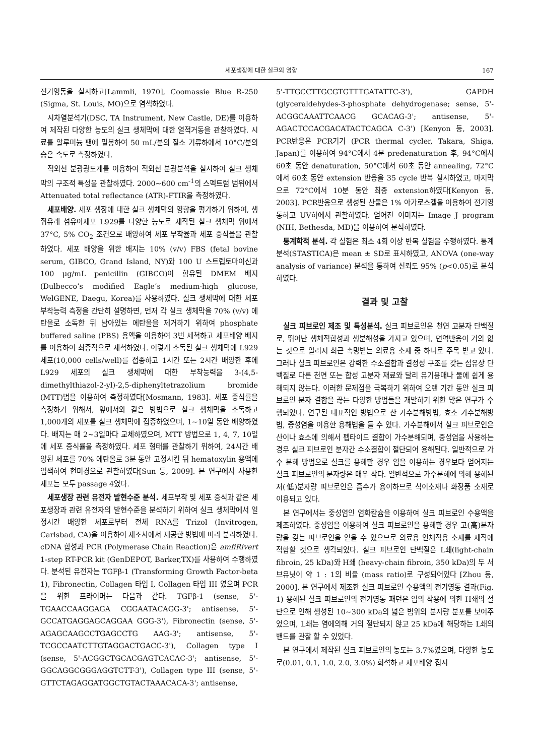세포생장에 대한 실크의 영향 167
전기영동을 실시하고[Lammli, 1970], Coomassie Blue R-250 (Sigma, St. Louis, MO)으로 염색하였다.
시차열분석기(DSC, TA Instrument, New Castle, DE)를 이용하여 제작된 다양한 농도의 실크 생체막에 대한 열적거동을 관찰하였다. 시료를 알루미늄 팬에 밀봉하여 50 mL/분의 질소 기류하에서 10°C/분의 승온 속도로 측정하였다.
적외선 분광광도계를 이용하여 적외선 분광분석을 실시하여 실크 생체막의 구조적 특성을 관찰하였다. 2000~600 cm<sup>-1</sup>의 스펙트럼 범위에서 Attenuated total reflectance (ATR)-FTIR을 측정하였다.
세포배양. 세포 생장에 대한 실크 생체막의 영향을 평가하기 위하여, 생쥐유래 섬유아세포 L929를 다양한 농도로 제작된 실크 생체막 위에서 37°C, 5% CO<sub>2</sub> 조건으로 배양하여 세포 부착율과 세포 증식율을 관찰하였다. 세포 배양을 위한 배지는 10% (v/v) FBS (fetal bovine serum, GIBCO, Grand Island, NY)와 100 U 스트렙토마이신과 100 μg/mL penicillin (GIBCO)이 함유된 DMEM 배지(Dulbecco’s modified Eagle’s medium-high glucose, WelGENE, Daegu, Korea)를 사용하였다. 실크 생체막에 대한 세포 부착능력 측정을 간단히 설명하면, 먼저 각 실크 생체막을 70% (v/v) 에탄올로 소독한 뒤 남아있는 에탄올을 제거하기 위하여 phosphate buffered saline (PBS) 용액을 이용하여 3번 세척하고 세포배양 배지를 이용하여 최종적으로 세척하였다. 이렇게 소독된 실크 생체막에 L929 세포(10,000 cells/well)를 접종하고 1시간 또는 2시간 배양한 후에 L929 세포의 실크 생체막에 대한 부착능력을 3-(4,5-dimethylthiazol-2-yl)-2,5-diphenyltetrazolium bromide (MTT)법을 이용하여 측정하였다[Mosmann, 1983]. 세포 증식률을 측정하기 위해서, 앞에서와 같은 방법으로 실크 생체막을 소독하고 1,000개의 세포를 실크 생체막에 접종하였으며, 1~10일 동안 배양하였다. 배지는 매 2~3일마다 교체하였으며, MTT 방법으로 1, 4, 7, 10일에 세포 증식률을 측정하였다. 세포 형태를 관찰하기 위하여, 24시간 배양된 세포를 70% 에탄올로 3분 동안 고정시킨 뒤 hematoxylin 용액에 염색하여 현미경으로 관찰하였다[Sun 등, 2009]. 본 연구에서 사용한 세포는 모두 passage 4였다.
세포생장 관련 유전자 발현수준 분석. 세포부착 및 세포 증식과 같은 세포생장과 관련 유전자의 발현수준을 분석하기 위하여 실크 생체막에서 일정시간 배양한 세포로부터 전체 RNA를 Trizol (Invitrogen, Carlsbad, CA)을 이용하여 제조사에서 제공한 방법에 따라 분리하였다. cDNA 합성과 PCR (Polymerase Chain Reaction)은 amfiRivert 1-step RT-PCR kit (GenDEPOT, Barker,TX)를 사용하여 수행하였다. 분석된 유전자는 TGFβ-1 (Transforming Growth Factor-beta 1), Fibronectin, Collagen 타입 I, Collagen 타입 III 였으며 PCR을 위한 프라이머는 다음과 같다. TGFβ-1 (sense, 5'-TGAACCAAGGAGA CGGAATACAGG-3'; antisense, 5'-GCCATGAGGAGCAGGAA GGG-3'), Fibronectin (sense, 5'-AGAGCAAGCCTGAGCCTG AAG-3'; antisense, 5'-TCGCCAATCTTGTAGGACTGACC-3'), Collagen type I (sense, 5'-ACGGCTGCACGAGTCACAC-3'; antisense, 5'-GGCAGGCGGGAGGTCTT-3'), Collagen type III (sense, 5'-GTTCTAGAGGATGGCTGTACTAAACACA-3'; antisense,
5'-TTGCCTTGCGTGTTTGATATTC-3'), GAPDH (glyceraldehydes-3-phosphate dehydrogenase; sense, 5'-ACGGCAAATTCAACG GCACAG-3'; antisense, 5'-AGACTCCACGACATACTCAGCA C-3') [Kenyon 등, 2003]. PCR반응은 PCR기기 (PCR thermal cycler, Takara, Shiga, Japan)를 이용하여 94°C에서 4분 predenaturation 후, 94°C에서 60초 동안 denaturation, 50°C에서 60초 동안 annealing, 72°C에서 60초 동안 extension 반응을 35 cycle 반복 실시하였고, 마지막으로 72°C에서 10분 동안 최종 extension하였다[Kenyon 등, 2003]. PCR반응으로 생성된 산물은 1% 아가로스겔을 이용하여 전기영동하고 UV하에서 관찰하였다. 얻어진 이미지는 Image J program (NIH, Bethesda, MD)을 이용하여 분석하였다.
통계학적 분석. 각 실험은 최소 4회 이상 반복 실험을 수행하였다. 통계분석(STASTICA)은 mean ± SD로 표시하였고, ANOVA (one-way analysis of variance) 분석을 통하여 신뢰도 95% (p<0.05)로 분석하였다.
결과 및 고찰
실크 피브로인 제조 및 특성분석. 실크 피브로인은 천연 고분자 단백질로, 뛰어난 생체적합성과 생분해성을 가지고 있으며, 면역반응이 거의 없는 것으로 알려져 최근 촉망받는 의료용 소재 중 하나로 주목 받고 있다. 그러나 실크 피브로인은 강력한 수소결합과 결정성 구조를 갖는 섬유상 단백질로 다른 천연 또는 합성 고분자 재료와 달리 유기용매나 물에 쉽게 용해되지 않는다. 이러한 문제점을 극복하기 위하여 오랜 기간 동안 실크 피브로인 분자 결합을 끊는 다양한 방법들을 개발하기 위한 많은 연구가 수행되었다. 연구된 대표적인 방법으로 산 가수분해방법, 효소 가수분해방법, 중성염을 이용한 용해법을 들 수 있다. 가수분해에서 실크 피브로인은 산이나 효소에 의해서 펩타이드 결합이 가수분해되며, 중성염을 사용하는 경우 실크 피브로인 분자간 수소결합이 절단되어 용해된다. 일반적으로 가수 분해 방법으로 실크를 용해할 경우 염을 이용하는 경우보다 얻어지는 실크 피브로인의 분자량은 매우 작다. 일반적으로 가수분해에 의해 용해된 저(低)분자량 피브로인은 흡수가 용이하므로 식이소재나 화장품 소재로 이용되고 있다.
본 연구에서는 중성염인 염화칼슘을 이용하여 실크 피브로인 수용액을 제조하였다. 중성염을 이용하여 실크 피브로인을 용해할 경우 고(高)분자량을 갖는 피브로인을 얻을 수 있으므로 의료용 인체적용 소재를 제작에 적합할 것으로 생각되었다. 실크 피브로인 단백질은 L쇄(light-chain fibroin, 25 kDa)와 H쇄 (heavy-chain fibroin, 350 kDa)의 두 서브유닛이 약 1 : 1의 비율 (mass ratio)로 구성되어있다 [Zhou 등, 2000]. 본 연구에서 제조한 실크 피브로인 수용액의 전기영동 결과(Fig. 1) 용해된 실크 피브로인의 전기영동 패턴은 염의 작용에 의한 H쇄의 절단으로 인해 생성된 10~300 kDa의 넓은 범위의 분자량 분포를 보여주었으며, L쇄는 염에의해 거의 절단되지 않고 25 kDa에 해당하는 L쇄의 밴드를 관찰 할 수 있었다.
본 연구에서 제작된 실크 피브로인의 농도는 3.7%였으며, 다양한 농도로(0.01, 0.1, 1.0, 2.0, 3.0%) 희석하고 세포배양 접시